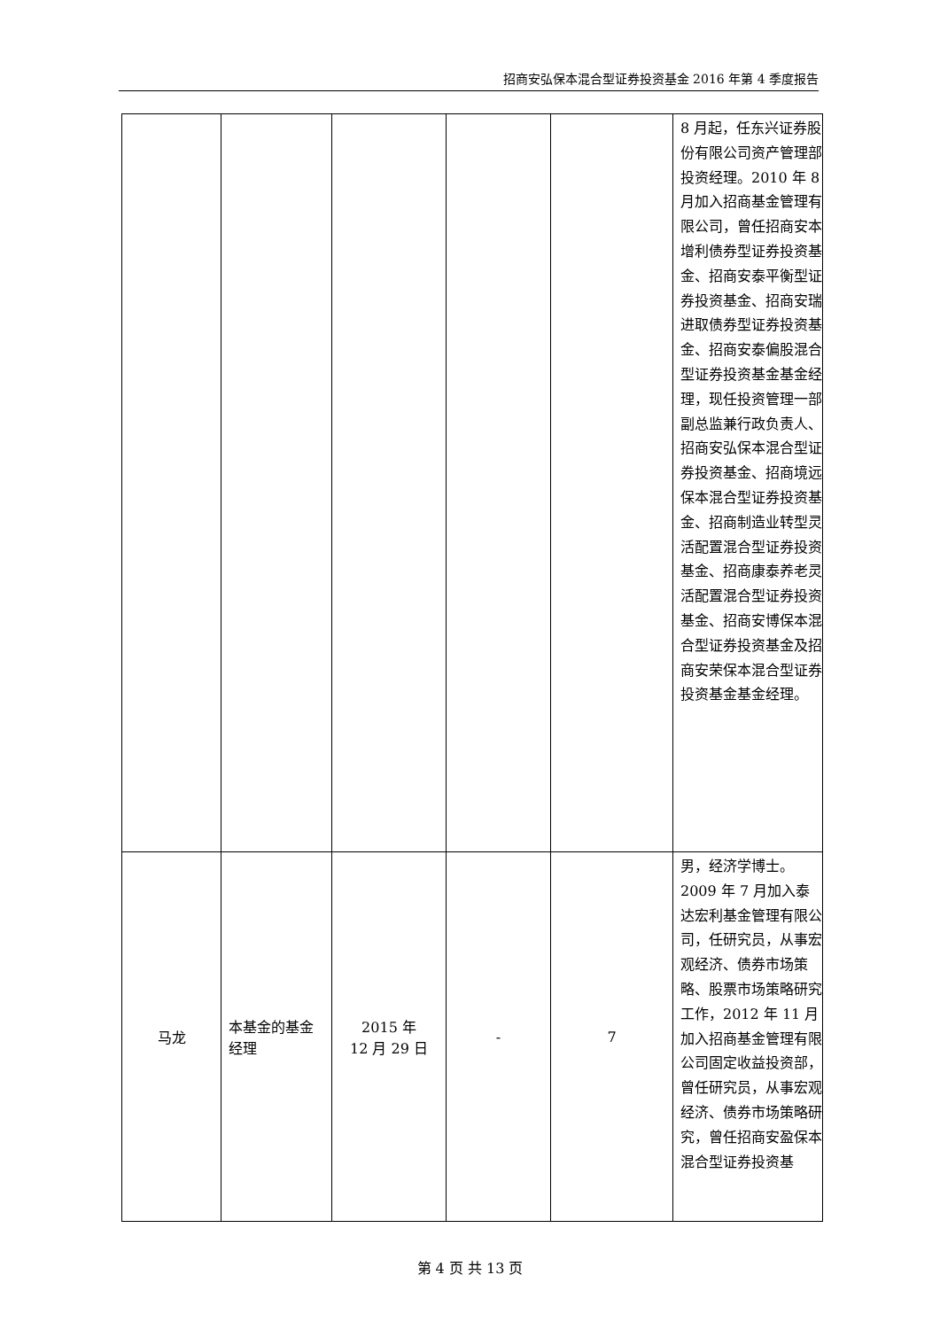招商安弘保本混合型证券投资基金 2016 年第 4 季度报告
| | | | | | 8 月起，任东兴证券股份有限公司资产管理部投资经理。2010 年 8 月加入招商基金管理有限公司，曾任招商安本增利债券型证券投资基金、招商安泰平衡型证券投资基金、招商安瑞进取债券型证券投资基金、招商安泰偏股混合型证券投资基金基金经理，现任投资管理一部副总监兼行政负责人、招商安弘保本混合型证券投资基金、招商境远保本混合型证券投资基金、招商制造业转型灵活配置混合型证券投资基金、招商康泰养老灵活配置混合型证券投资基金、招商安博保本混合型证券投资基金及招商安荣保本混合型证券投资基金基金经理。 |
| 马龙 | 本基金的基金经理 | 2015 年 12 月 29 日 | - | 7 | 男，经济学博士。2009 年 7 月加入泰达宏利基金管理有限公司，任研究员，从事宏观经济、债券市场策略、股票市场策略研究工作，2012 年 11 月加入招商基金管理有限公司固定收益投资部，曾任研究员，从事宏观经济、债券市场策略研究，曾任招商安盈保本混合型证券投资基 |
第 4 页 共 13 页